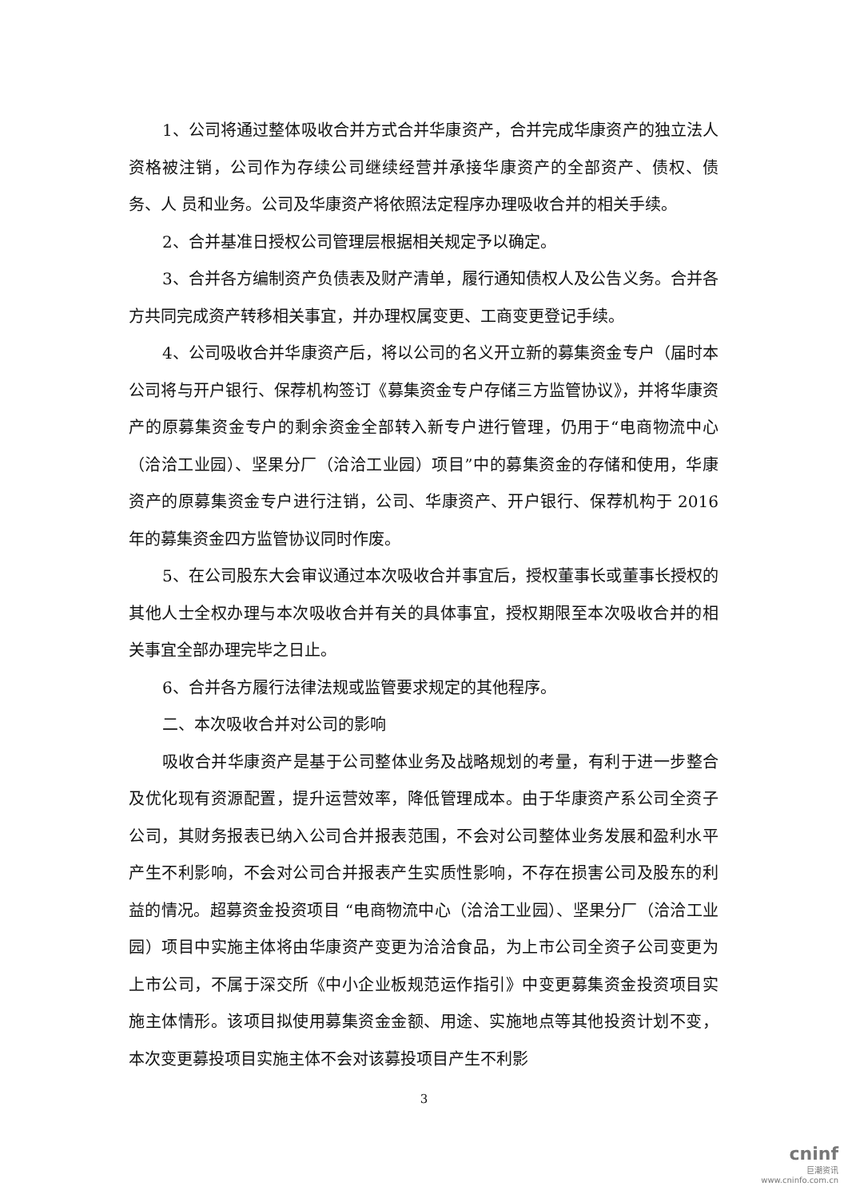1、公司将通过整体吸收合并方式合并华康资产，合并完成华康资产的独立法人资格被注销，公司作为存续公司继续经营并承接华康资产的全部资产、债权、债务、人 员和业务。公司及华康资产将依照法定程序办理吸收合并的相关手续。
2、合并基准日授权公司管理层根据相关规定予以确定。
3、合并各方编制资产负债表及财产清单，履行通知债权人及公告义务。合并各方共同完成资产转移相关事宜，并办理权属变更、工商变更登记手续。
4、公司吸收合并华康资产后，将以公司的名义开立新的募集资金专户（届时本公司将与开户银行、保荐机构签订《募集资金专户存储三方监管协议》，并将华康资产的原募集资金专户的剩余资金全部转入新专户进行管理，仍用于“电商物流中心（洽洽工业园）、坚果分厂（洽洽工业园）项目”中的募集资金的存储和使用，华康资产的原募集资金专户进行注销，公司、华康资产、开户银行、保荐机构于 2016 年的募集资金四方监管协议同时作废。
5、在公司股东大会审议通过本次吸收合并事宜后，授权董事长或董事长授权的其他人士全权办理与本次吸收合并有关的具体事宜，授权期限至本次吸收合并的相关事宜全部办理完毕之日止。
6、合并各方履行法律法规或监管要求规定的其他程序。
二、本次吸收合并对公司的影响
吸收合并华康资产是基于公司整体业务及战略规划的考量，有利于进一步整合及优化现有资源配置，提升运营效率，降低管理成本。由于华康资产系公司全资子公司，其财务报表已纳入公司合并报表范围，不会对公司整体业务发展和盈利水平产生不利影响，不会对公司合并报表产生实质性影响，不存在损害公司及股东的利益的情况。超募资金投资项目 “电商物流中心（洽洽工业园）、坚果分厂（洽洽工业园）项目中实施主体将由华康资产变更为洽洽食品，为上市公司全资子公司变更为上市公司，不属于深交所《中小企业板规范运作指引》中变更募集资金投资项目实施主体情形。该项目拟使用募集资金金额、用途、实施地点等其他投资计划不变，本次变更募投项目实施主体不会对该募投项目产生不利影
3
cninf
巨潮资讯
www.cninfo.com.cn